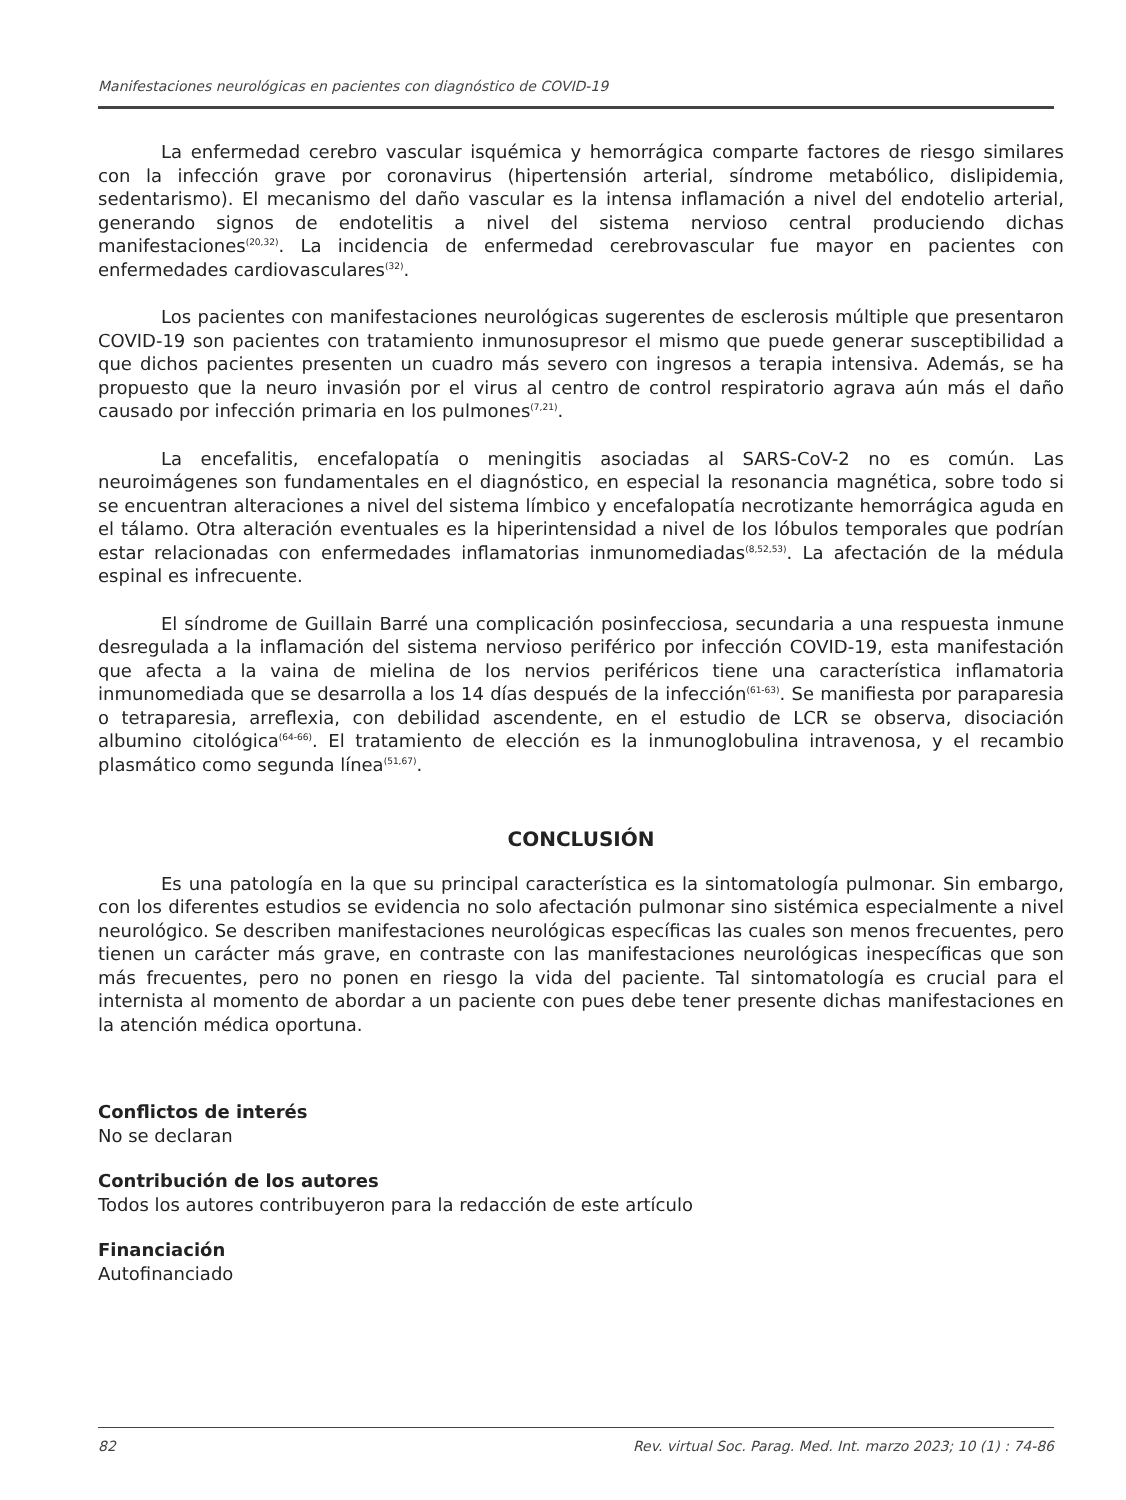Manifestaciones neurológicas en pacientes con diagnóstico de COVID-19
La enfermedad cerebro vascular isquémica y hemorrágica comparte factores de riesgo similares con la infección grave por coronavirus (hipertensión arterial, síndrome metabólico, dislipidemia, sedentarismo). El mecanismo del daño vascular es la intensa inflamación a nivel del endotelio arterial, generando signos de endotelitis a nivel del sistema nervioso central produciendo dichas manifestaciones<sup>(20,32)</sup>. La incidencia de enfermedad cerebrovascular fue mayor en pacientes con enfermedades cardiovasculares<sup>(32)</sup>.
Los pacientes con manifestaciones neurológicas sugerentes de esclerosis múltiple que presentaron COVID-19 son pacientes con tratamiento inmunosupresor el mismo que puede generar susceptibilidad a que dichos pacientes presenten un cuadro más severo con ingresos a terapia intensiva. Además, se ha propuesto que la neuro invasión por el virus al centro de control respiratorio agrava aún más el daño causado por infección primaria en los pulmones<sup>(7,21)</sup>.
La encefalitis, encefalopatía o meningitis asociadas al SARS-CoV-2 no es común. Las neuroimágenes son fundamentales en el diagnóstico, en especial la resonancia magnética, sobre todo si se encuentran alteraciones a nivel del sistema límbico y encefalopatía necrotizante hemorrágica aguda en el tálamo. Otra alteración eventuales es la hiperintensidad a nivel de los lóbulos temporales que podrían estar relacionadas con enfermedades inflamatorias inmunomediadas<sup>(8,52,53)</sup>. La afectación de la médula espinal es infrecuente.
El síndrome de Guillain Barré una complicación posinfecciosa, secundaria a una respuesta inmune desregulada a la inflamación del sistema nervioso periférico por infección COVID-19, esta manifestación que afecta a la vaina de mielina de los nervios periféricos tiene una característica inflamatoria inmunomediada que se desarrolla a los 14 días después de la infección<sup>(61-63)</sup>. Se manifiesta por paraparesia o tetraparesia, arreflexia, con debilidad ascendente, en el estudio de LCR se observa, disociación albumino citológica<sup>(64-66)</sup>. El tratamiento de elección es la inmunoglobulina intravenosa, y el recambio plasmático como segunda línea<sup>(51,67)</sup>.
CONCLUSIÓN
Es una patología en la que su principal característica es la sintomatología pulmonar. Sin embargo, con los diferentes estudios se evidencia no solo afectación pulmonar sino sistémica especialmente a nivel neurológico. Se describen manifestaciones neurológicas específicas las cuales son menos frecuentes, pero tienen un carácter más grave, en contraste con las manifestaciones neurológicas inespecíficas que son más frecuentes, pero no ponen en riesgo la vida del paciente. Tal sintomatología es crucial para el internista al momento de abordar a un paciente con pues debe tener presente dichas manifestaciones en la atención médica oportuna.
Conflictos de interés
No se declaran
Contribución de los autores
Todos los autores contribuyeron para la redacción de este artículo
Financiación
Autofinanciado
82 Rev. virtual Soc. Parag. Med. Int. marzo 2023; 10 (1) : 74-86